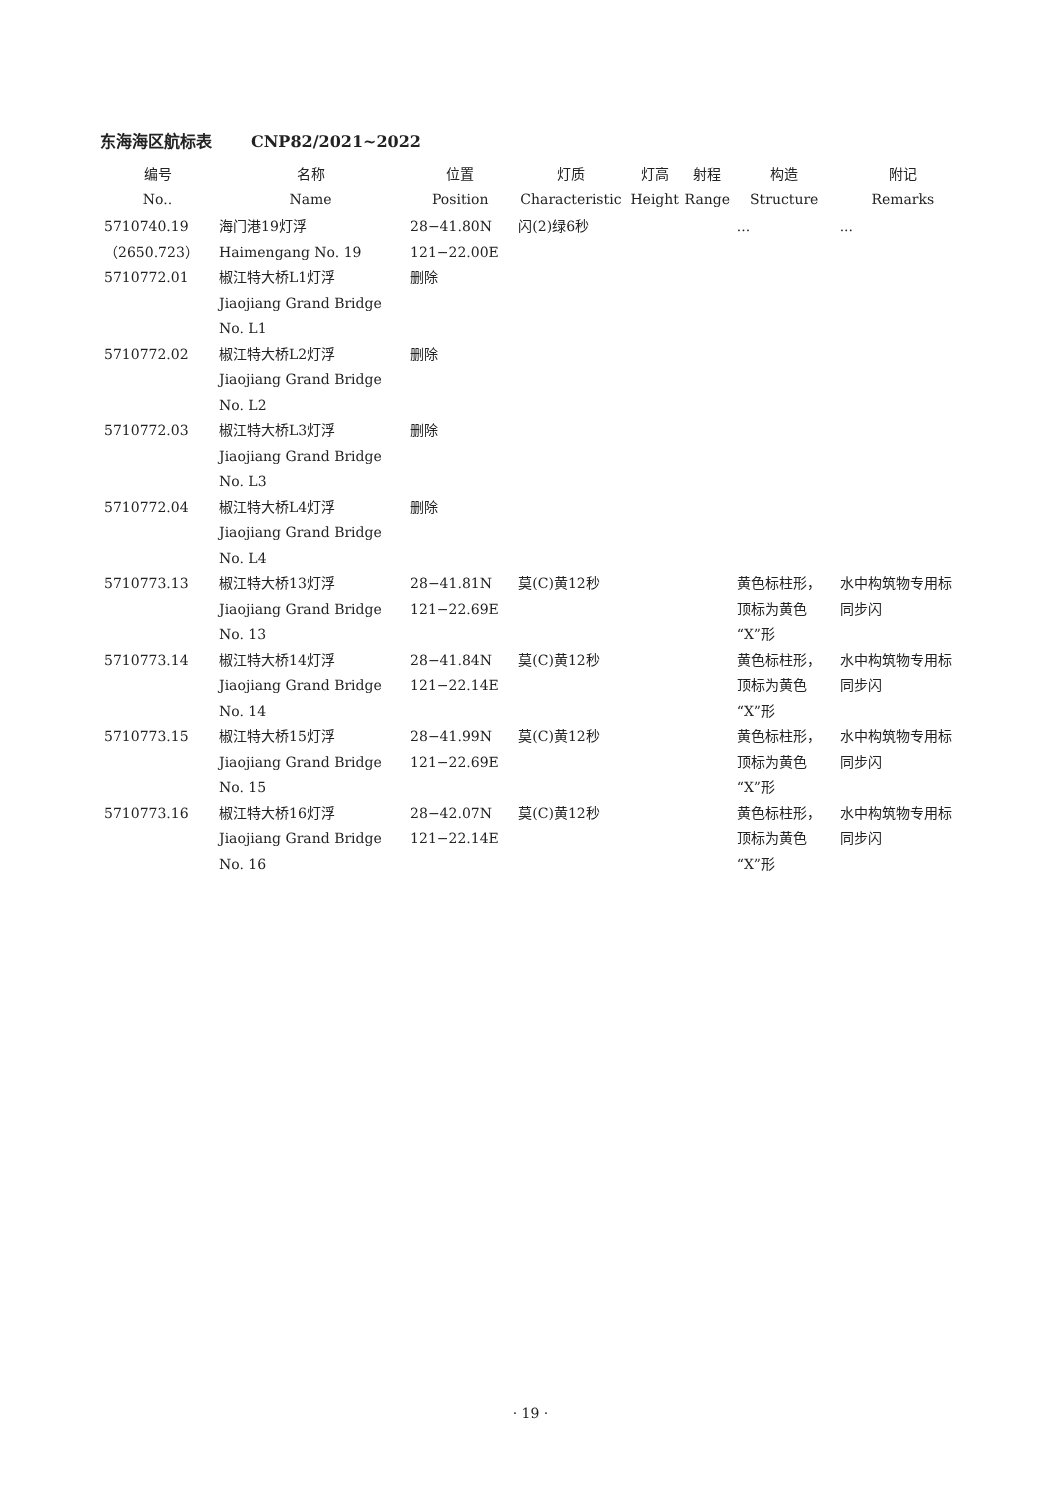东海海区航标表 CNP82/2021~2022
| 编号 No.. | 名称 Name | 位置 Position | 灯质 Characteristic | 灯高 Height | 射程 Range | 构造 Structure | 附记 Remarks |
| --- | --- | --- | --- | --- | --- | --- | --- |
| 5710740.19 （2650.723） | 海门港19灯浮 Haimengang No. 19 | 28−41.80N 121−22.00E | 闪(2)绿6秒 | | | ... | ... |
| 5710772.01 | 椒江特大桥L1灯浮 Jiaojiang Grand Bridge No. L1 | 删除 | | | | | |
| 5710772.02 | 椒江特大桥L2灯浮 Jiaojiang Grand Bridge No. L2 | 删除 | | | | | |
| 5710772.03 | 椒江特大桥L3灯浮 Jiaojiang Grand Bridge No. L3 | 删除 | | | | | |
| 5710772.04 | 椒江特大桥L4灯浮 Jiaojiang Grand Bridge No. L4 | 删除 | | | | | |
| 5710773.13 | 椒江特大桥13灯浮 Jiaojiang Grand Bridge No. 13 | 28−41.81N 121−22.69E | 莫(C)黄12秒 | | | 黄色标柱形， 顶标为黄色 “X”形 | 水中构筑物专用标 同步闪 |
| 5710773.14 | 椒江特大桥14灯浮 Jiaojiang Grand Bridge No. 14 | 28−41.84N 121−22.14E | 莫(C)黄12秒 | | | 黄色标柱形， 顶标为黄色 “X”形 | 水中构筑物专用标 同步闪 |
| 5710773.15 | 椒江特大桥15灯浮 Jiaojiang Grand Bridge No. 15 | 28−41.99N 121−22.69E | 莫(C)黄12秒 | | | 黄色标柱形， 顶标为黄色 “X”形 | 水中构筑物专用标 同步闪 |
| 5710773.16 | 椒江特大桥16灯浮 Jiaojiang Grand Bridge No. 16 | 28−42.07N 121−22.14E | 莫(C)黄12秒 | | | 黄色标柱形， 顶标为黄色 “X”形 | 水中构筑物专用标 同步闪 |
· 19 ·